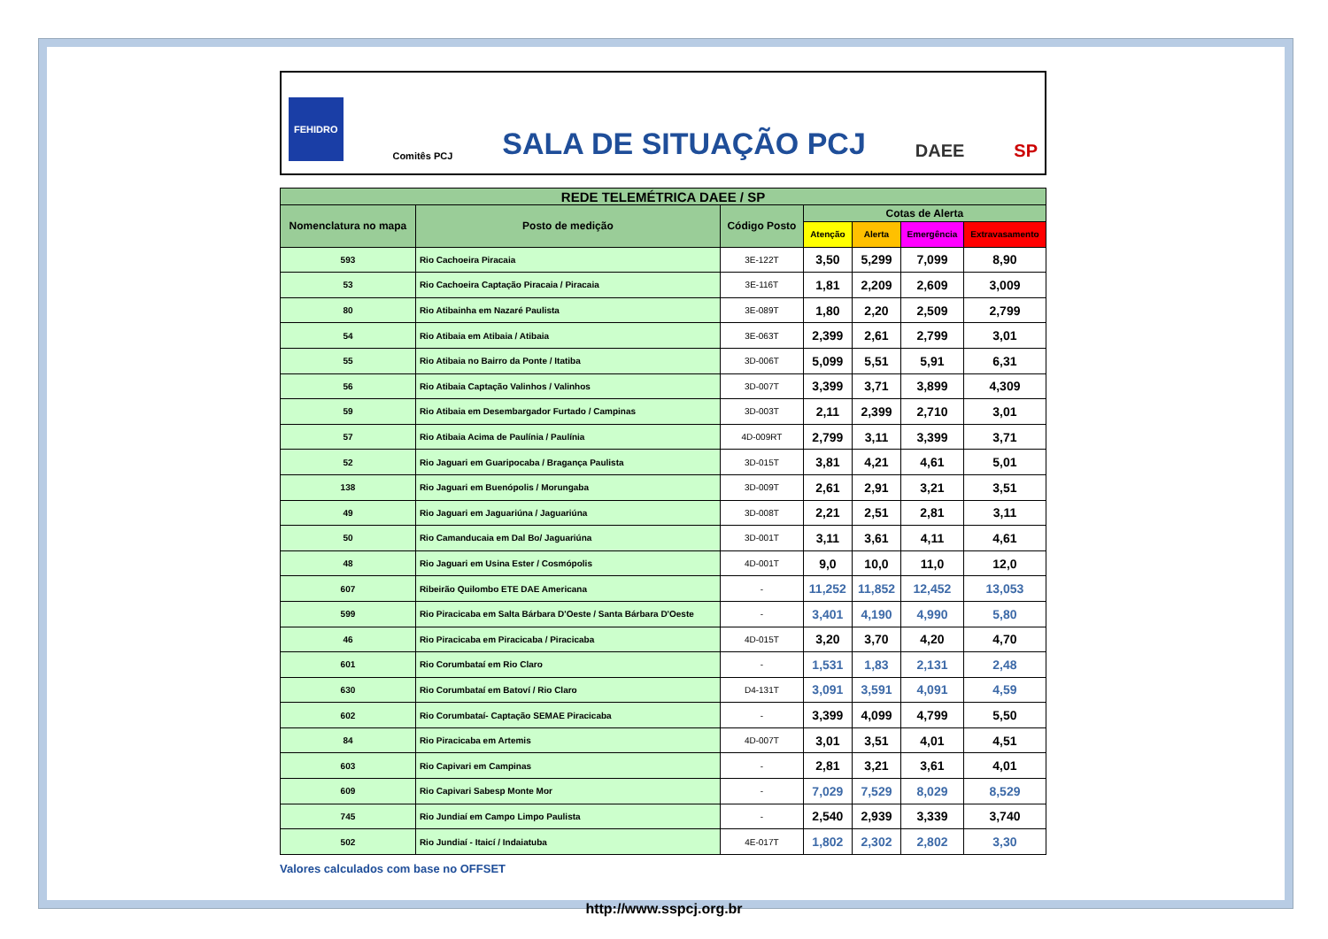FEHIDRO Comitês PCJ SALA DE SITUAÇÃO PCJ DAEE SP
| REDE TELEMÉTRICA DAEE / SP | | | | | | |
| --- | --- | --- | --- | --- | --- | --- |
| Nomenclatura no mapa | Posto de medição | Código Posto | Cotas de Alerta | | | |
| | | | Atenção | Alerta | Emergência | Extravasamento |
| 593 | Rio Cachoeira Piracaia | 3E-122T | 3,50 | 5,299 | 7,099 | 8,90 |
| 53 | Rio Cachoeira Captação Piracaia / Piracaia | 3E-116T | 1,81 | 2,209 | 2,609 | 3,009 |
| 80 | Rio Atibainha em Nazaré Paulista | 3E-089T | 1,80 | 2,20 | 2,509 | 2,799 |
| 54 | Rio Atibaia em Atibaia / Atibaia | 3E-063T | 2,399 | 2,61 | 2,799 | 3,01 |
| 55 | Rio Atibaia no Bairro da Ponte / Itatiba | 3D-006T | 5,099 | 5,51 | 5,91 | 6,31 |
| 56 | Rio Atibaia Captação Valinhos / Valinhos | 3D-007T | 3,399 | 3,71 | 3,899 | 4,309 |
| 59 | Rio Atibaia em Desembargador Furtado / Campinas | 3D-003T | 2,11 | 2,399 | 2,710 | 3,01 |
| 57 | Rio Atibaia Acima de Paulínia / Paulínia | 4D-009RT | 2,799 | 3,11 | 3,399 | 3,71 |
| 52 | Rio Jaguari em Guaripocaba / Bragança Paulista | 3D-015T | 3,81 | 4,21 | 4,61 | 5,01 |
| 138 | Rio Jaguari em Buenópolis / Morungaba | 3D-009T | 2,61 | 2,91 | 3,21 | 3,51 |
| 49 | Rio Jaguari em Jaguariúna / Jaguariúna | 3D-008T | 2,21 | 2,51 | 2,81 | 3,11 |
| 50 | Rio Camanducaia em Dal Bo/ Jaguariúna | 3D-001T | 3,11 | 3,61 | 4,11 | 4,61 |
| 48 | Rio Jaguari em Usina Ester / Cosmópolis | 4D-001T | 9,0 | 10,0 | 11,0 | 12,0 |
| 607 | Ribeirão Quilombo ETE DAE Americana | - | 11,252 | 11,852 | 12,452 | 13,053 |
| 599 | Rio Piracicaba em Salta Bárbara D'Oeste / Santa Bárbara D'Oeste | - | 3,401 | 4,190 | 4,990 | 5,80 |
| 46 | Rio Piracicaba em Piracicaba / Piracicaba | 4D-015T | 3,20 | 3,70 | 4,20 | 4,70 |
| 601 | Rio Corumbataí em Rio Claro | - | 1,531 | 1,83 | 2,131 | 2,48 |
| 630 | Rio Corumbataí em Batoví / Rio Claro | D4-131T | 3,091 | 3,591 | 4,091 | 4,59 |
| 602 | Rio Corumbataí- Captação SEMAE Piracicaba | - | 3,399 | 4,099 | 4,799 | 5,50 |
| 84 | Rio Piracicaba em Artemis | 4D-007T | 3,01 | 3,51 | 4,01 | 4,51 |
| 603 | Rio Capivari em Campinas | - | 2,81 | 3,21 | 3,61 | 4,01 |
| 609 | Rio Capivari Sabesp Monte Mor | - | 7,029 | 7,529 | 8,029 | 8,529 |
| 745 | Rio Jundiaí em Campo Limpo Paulista | - | 2,540 | 2,939 | 3,339 | 3,740 |
| 502 | Rio Jundiaí - Itaicí / Indaiatuba | 4E-017T | 1,802 | 2,302 | 2,802 | 3,30 |
Valores calculados com base no OFFSET
http://www.sspcj.org.br